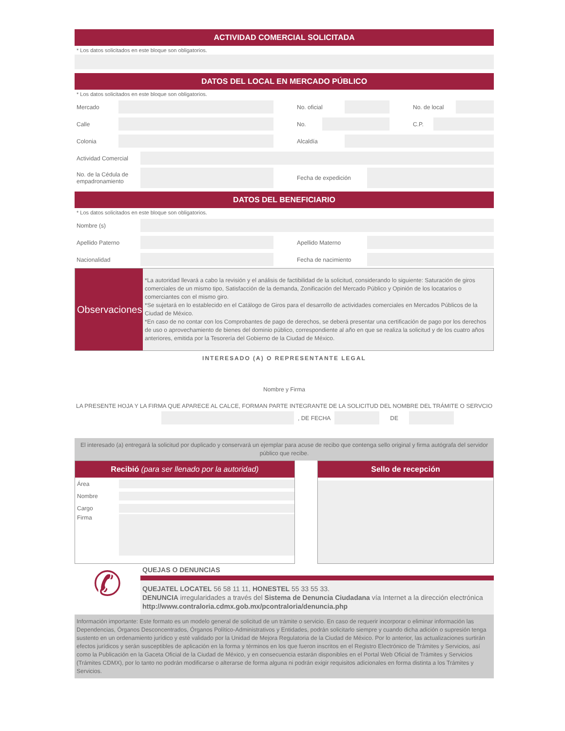ACTIVIDAD COMERCIAL SOLICITADA
* Los datos solicitados en este bloque son obligatorios.
DATOS DEL LOCAL EN MERCADO PÚBLICO
* Los datos solicitados en este bloque son obligatorios.
Mercado No. oficial No. de local
Calle No. C.P.
Colonia Alcaldía
Actividad Comercial
No. de la Cédula de empadronamiento
Fecha de expedición
DATOS DEL BENEFICIARIO
* Los datos solicitados en este bloque son obligatorios.
Nombre (s)
Apellido Paterno Apellido Materno
Nacionalidad Fecha de nacimiento
Observaciones
*La autoridad llevará a cabo la revisión y el análisis de factibilidad de la solicitud, considerando lo siguiente: Saturación de giros comerciales de un mismo tipo, Satisfacción de la demanda, Zonificación del Mercado Público y Opinión de los locatarios o comerciantes con el mismo giro.
*Se sujetará en lo establecido en el Catálogo de Giros para el desarrollo de actividades comerciales en Mercados Públicos de la Ciudad de México.
*En caso de no contar con los Comprobantes de pago de derechos, se deberá presentar una certificación de pago por los derechos de uso o aprovechamiento de bienes del dominio público, correspondiente al año en que se realiza la solicitud y de los cuatro años anteriores, emitida por la Tesorería del Gobierno de la Ciudad de México.
INTERESADO (A) O REPRESENTANTE LEGAL
Nombre y Firma
LA PRESENTE HOJA Y LA FIRMA QUE APARECE AL CALCE, FORMAN PARTE INTEGRANTE DE LA SOLICITUD DEL NOMBRE DEL TRÁMITE O SERVCIO
, DE FECHA DE
El interesado (a) entregará la solicitud por duplicado y conservará un ejemplar para acuse de recibo que contenga sello original y firma autógrafa del servidor público que recibe.
Recibió (para ser llenado por la autoridad)
Área
Nombre
Cargo
Firma
Sello de recepción
✆
QUEJAS O DENUNCIAS
QUEJATEL LOCATEL 56 58 11 11, HONESTEL 55 33 55 33.
DENUNCIA irregularidades a través del Sistema de Denuncia Ciudadana vía Internet a la dirección electrónica http://www.contraloria.cdmx.gob.mx/pcontraloria/denuncia.php
Información importante: Este formato es un modelo general de solicitud de un trámite o servicio. En caso de requerir incorporar o eliminar información las Dependencias, Órganos Desconcentrados, Órganos Político-Administrativos y Entidades, podrán solicitarlo siempre y cuando dicha adición o supresión tenga sustento en un ordenamiento jurídico y esté validado por la Unidad de Mejora Regulatoria de la Ciudad de México. Por lo anterior, las actualizaciones surtirán efectos jurídicos y serán susceptibles de aplicación en la forma y términos en los que fueron inscritos en el Registro Electrónico de Trámites y Servicios, así como la Publicación en la Gaceta Oficial de la Ciudad de México, y en consecuencia estarán disponibles en el Portal Web Oficial de Trámites y Servicios (Trámites CDMX), por lo tanto no podrán modificarse o alterarse de forma alguna ni podrán exigir requisitos adicionales en forma distinta a los Trámites y Servicios.